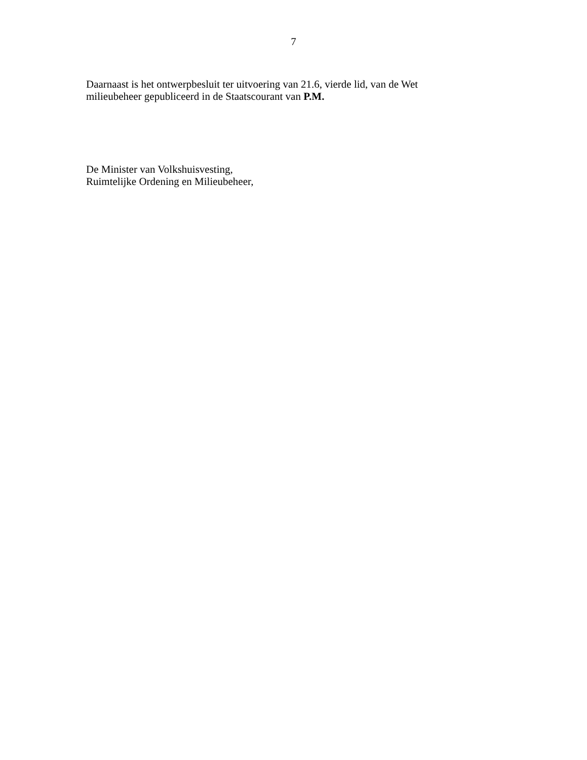7
Daarnaast is het ontwerpbesluit ter uitvoering van 21.6, vierde lid, van de Wet
milieubeheer gepubliceerd in de Staatscourant van P.M.
De Minister van Volkshuisvesting,
Ruimtelijke Ordening en Milieubeheer,